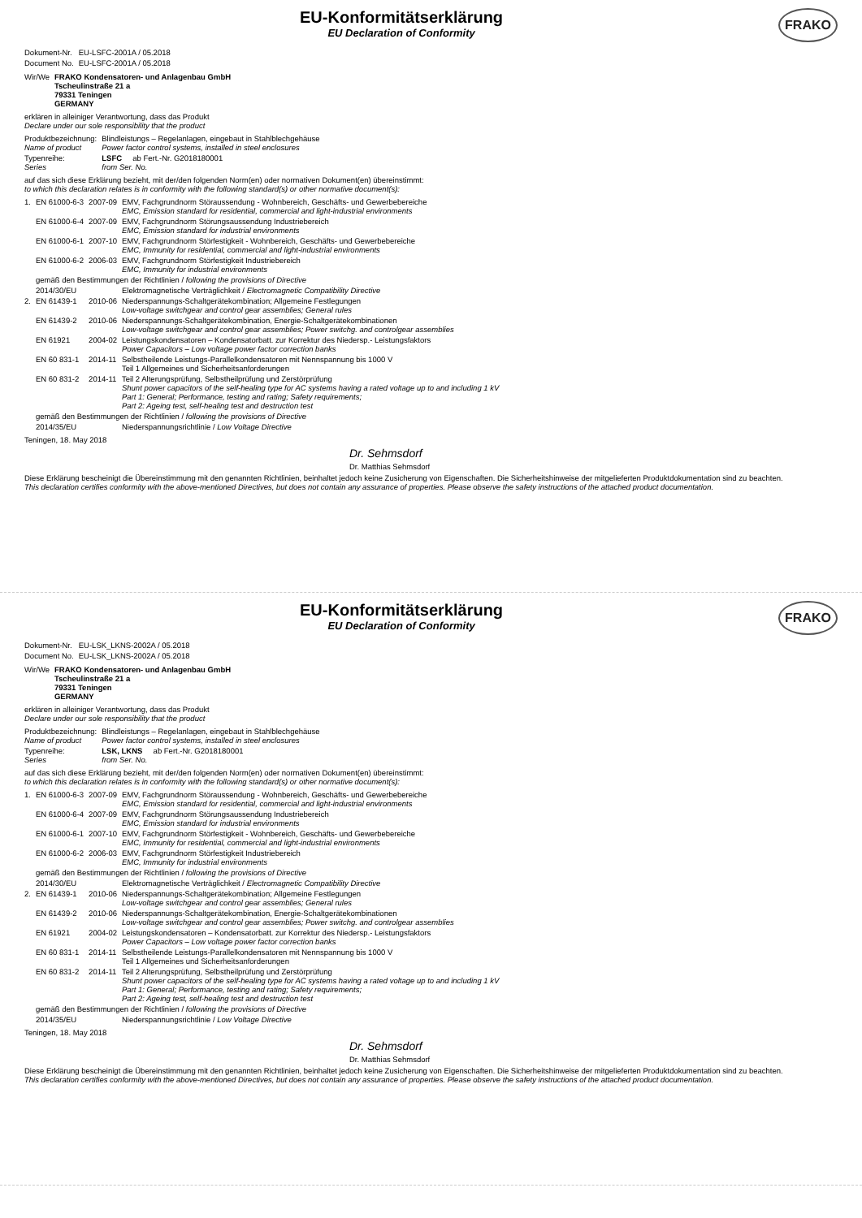EU-Konformitätserklärung
EU Declaration of Conformity
FRAKO
| Dokument-Nr. | EU-LSFC-2001A / 05.2018 |
| Document No. | EU-LSFC-2001A / 05.2018 |
| Wir/We | FRAKO Kondensatoren- und Anlagenbau GmbH Tscheulinstraße 21 a 79331 Teningen GERMANY |
erklären in alleiniger Verantwortung, dass das Produkt
Declare under our sole responsibility that the product
| Produktbezeichnung: Name of product | Blindleistungs – Regelanlagen, eingebaut in Stahlblechgehäuse Power factor control systems, installed in steel enclosures |
| Typenreihe: Series | LSFC ab Fert.-Nr. G2018180001 from Ser. No. |
auf das sich diese Erklärung bezieht, mit der/den folgenden Norm(en) oder normativen Dokument(en) übereinstimmt:
to which this declaration relates is in conformity with the following standard(s) or other normative document(s):
| 1. | EN 61000-6-3 | 2007-09 | EMV, Fachgrundnorm Störaussendung - Wohnbereich, Geschäfts- und Gewerbebereiche EMC, Emission standard for residential, commercial and light-industrial environments |
| | EN 61000-6-4 | 2007-09 | EMV, Fachgrundnorm Störungsaussendung Industriebereich EMC, Emission standard for industrial environments |
| | EN 61000-6-1 | 2007-10 | EMV, Fachgrundnorm Störfestigkeit - Wohnbereich, Geschäfts- und Gewerbebereiche EMC, Immunity for residential, commercial and light-industrial environments |
| | EN 61000-6-2 | 2006-03 | EMV, Fachgrundnorm Störfestigkeit Industriebereich EMC, Immunity for industrial environments |
| | gemäß den Bestimmungen der Richtlinien / following the provisions of Directive | | |
| | 2014/30/EU | | Elektromagnetische Verträglichkeit / Electromagnetic Compatibility Directive |
| 2. | EN 61439-1 | 2010-06 | Niederspannungs-Schaltgerätekombination; Allgemeine Festlegungen Low-voltage switchgear and control gear assemblies; General rules |
| | EN 61439-2 | 2010-06 | Niederspannungs-Schaltgerätekombination, Energie-Schaltgerätekombinationen Low-voltage switchgear and control gear assemblies; Power switchg. and controlgear assemblies |
| | EN 61921 | 2004-02 | Leistungskondensatoren – Kondensatorbatt. zur Korrektur des Niedersp.- Leistungsfaktors Power Capacitors – Low voltage power factor correction banks |
| | EN 60 831-1 | 2014-11 | Selbstheilende Leistungs-Parallelkondensatoren mit Nennspannung bis 1000 V Teil 1 Allgemeines und Sicherheitsanforderungen |
| | EN 60 831-2 | 2014-11 | Teil 2 Alterungsprüfung, Selbstheilprüfung und Zerstörprüfung Shunt power capacitors of the self-healing type for AC systems having a rated voltage up to and including 1 kV Part 1: General; Performance, testing and rating; Safety requirements; Part 2: Ageing test, self-healing test and destruction test |
| | gemäß den Bestimmungen der Richtlinien / following the provisions of Directive | | |
| | 2014/35/EU | | Niederspannungsrichtlinie / Low Voltage Directive |
Teningen, 18. May 2018
Dr. Sehmsdorf
Dr. Matthias Sehmsdorf
Diese Erklärung bescheinigt die Übereinstimmung mit den genannten Richtlinien, beinhaltet jedoch keine Zusicherung von Eigenschaften. Die Sicherheitshinweise der mitgelieferten Produktdokumentation sind zu beachten.
This declaration certifies conformity with the above-mentioned Directives, but does not contain any assurance of properties. Please observe the safety instructions of the attached product documentation.
EU-Konformitätserklärung
EU Declaration of Conformity
FRAKO
| Dokument-Nr. | EU-LSK_LKNS-2002A / 05.2018 |
| Document No. | EU-LSK_LKNS-2002A / 05.2018 |
| Wir/We | FRAKO Kondensatoren- und Anlagenbau GmbH Tscheulinstraße 21 a 79331 Teningen GERMANY |
erklären in alleiniger Verantwortung, dass das Produkt
Declare under our sole responsibility that the product
| Produktbezeichnung: Name of product | Blindleistungs – Regelanlagen, eingebaut in Stahlblechgehäuse Power factor control systems, installed in steel enclosures |
| Typenreihe: Series | LSK, LKNS ab Fert.-Nr. G2018180001 from Ser. No. |
auf das sich diese Erklärung bezieht, mit der/den folgenden Norm(en) oder normativen Dokument(en) übereinstimmt:
to which this declaration relates is in conformity with the following standard(s) or other normative document(s):
| 1. | EN 61000-6-3 | 2007-09 | EMV, Fachgrundnorm Störaussendung - Wohnbereich, Geschäfts- und Gewerbebereiche EMC, Emission standard for residential, commercial and light-industrial environments |
| | EN 61000-6-4 | 2007-09 | EMV, Fachgrundnorm Störungsaussendung Industriebereich EMC, Emission standard for industrial environments |
| | EN 61000-6-1 | 2007-10 | EMV, Fachgrundnorm Störfestigkeit - Wohnbereich, Geschäfts- und Gewerbebereiche EMC, Immunity for residential, commercial and light-industrial environments |
| | EN 61000-6-2 | 2006-03 | EMV, Fachgrundnorm Störfestigkeit Industriebereich EMC, Immunity for industrial environments |
| | gemäß den Bestimmungen der Richtlinien / following the provisions of Directive | | |
| | 2014/30/EU | | Elektromagnetische Verträglichkeit / Electromagnetic Compatibility Directive |
| 2. | EN 61439-1 | 2010-06 | Niederspannungs-Schaltgerätekombination; Allgemeine Festlegungen Low-voltage switchgear and control gear assemblies; General rules |
| | EN 61439-2 | 2010-06 | Niederspannungs-Schaltgerätekombination, Energie-Schaltgerätekombinationen Low-voltage switchgear and control gear assemblies; Power switchg. and controlgear assemblies |
| | EN 61921 | 2004-02 | Leistungskondensatoren – Kondensatorbatt. zur Korrektur des Niedersp.- Leistungsfaktors Power Capacitors – Low voltage power factor correction banks |
| | EN 60 831-1 | 2014-11 | Selbstheilende Leistungs-Parallelkondensatoren mit Nennspannung bis 1000 V Teil 1 Allgemeines und Sicherheitsanforderungen |
| | EN 60 831-2 | 2014-11 | Teil 2 Alterungsprüfung, Selbstheilprüfung und Zerstörprüfung Shunt power capacitors of the self-healing type for AC systems having a rated voltage up to and including 1 kV Part 1: General; Performance, testing and rating; Safety requirements; Part 2: Ageing test, self-healing test and destruction test |
| | gemäß den Bestimmungen der Richtlinien / following the provisions of Directive | | |
| | 2014/35/EU | | Niederspannungsrichtlinie / Low Voltage Directive |
Teningen, 18. May 2018
Dr. Sehmsdorf
Dr. Matthias Sehmsdorf
Diese Erklärung bescheinigt die Übereinstimmung mit den genannten Richtlinien, beinhaltet jedoch keine Zusicherung von Eigenschaften. Die Sicherheitshinweise der mitgelieferten Produktdokumentation sind zu beachten.
This declaration certifies conformity with the above-mentioned Directives, but does not contain any assurance of properties. Please observe the safety instructions of the attached product documentation.